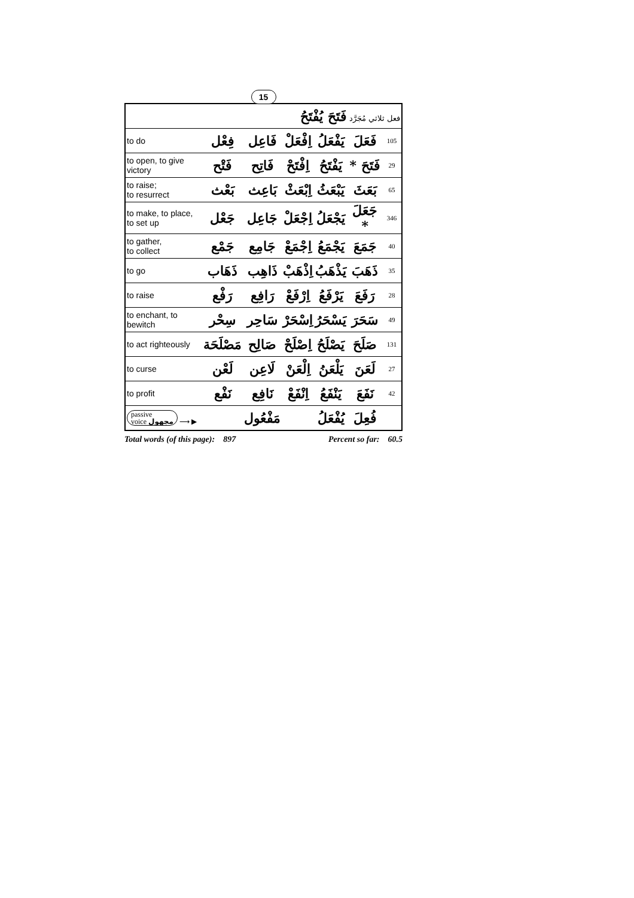15
| فعل ثلاثي مُجَرَّد فَتَحَ يُفْتَحُ | | | | | | |
| to do | فِعْل | فَاعِل | اِفْعَلْ | يَفْعَلُ | فَعَلَ | 105 |
| to open, to give victory | فَتْح | فَاتِح | اِفْتَحْ | يَفْتَحُ | فَتَحَ * | 29 |
| to raise; to resurrect | بَعْث | بَاعِث | اِبْعَثْ | يَبْعَثُ | بَعَثَ | 65 |
| to make, to place, to set up | جَعْل | جَاعِل | اِجْعَلْ | يَجْعَلُ | جَعَلَ * | 346 |
| to gather, to collect | جَمْع | جَامِع | اِجْمَعْ | يَجْمَعُ | جَمَعَ | 40 |
| to go | ذَهَاب | ذَاهِب | اِذْهَبْ | يَذْهَبُ | ذَهَبَ | 35 |
| to raise | رَفْع | رَافِع | اِرْفَعْ | يَرْفَعُ | رَفَعَ | 28 |
| to enchant, to bewitch | سِحْر | سَاحِر | اِسْحَرْ | يَسْحَرُ | سَحَرَ | 49 |
| to act righteously | مَصْلَحَة | صَالِح | اِصْلَحْ | يَصْلَحُ | صَلَحَ | 131 |
| to curse | لَعْن | لَاعِن | اِلْعَنْ | يَلْعَنُ | لَعَنَ | 27 |
| to profit | نَفْع | نَافِع | اِنْفَعْ | يَنْفَعُ | نَفَعَ | 42 |
| passive voice مجهول ⟶ ▶ | | مَفْعُول | | يُفْعَلُ | فُعِلَ | |
Total words (of this page): 897 Percent so far: 60.5